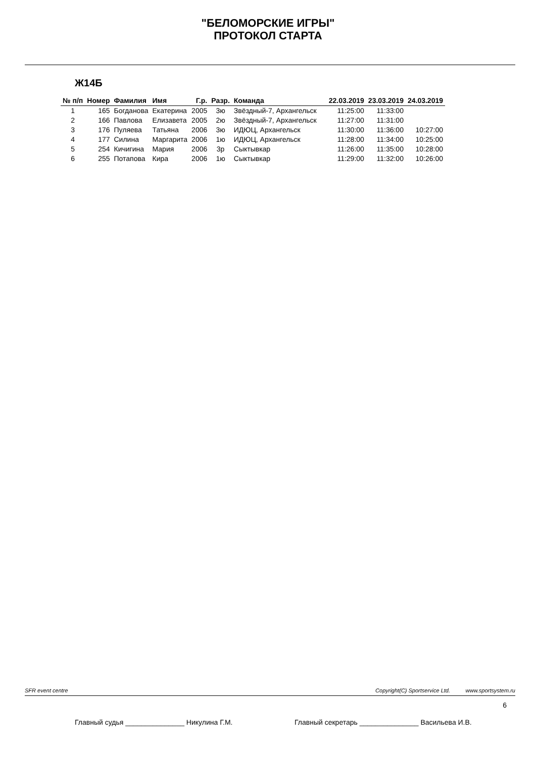"БЕЛОМОРСКИЕ ИГРЫ"
ПРОТОКОЛ СТАРТА
Ж14Б
| № п/п | Номер | Фамилия | Имя | Г.р. | Разр. | Команда | 22.03.2019 | 23.03.2019 | 24.03.2019 |
| --- | --- | --- | --- | --- | --- | --- | --- | --- | --- |
| 1 | 165 | Богданова | Екатерина | 2005 | 3ю | Звёздный-7, Архангельск | 11:25:00 | 11:33:00 | |
| 2 | 166 | Павлова | Елизавета | 2005 | 2ю | Звёздный-7, Архангельск | 11:27:00 | 11:31:00 | |
| 3 | 176 | Пуляева | Татьяна | 2006 | 3ю | ИДЮЦ, Архангельск | 11:30:00 | 11:36:00 | 10:27:00 |
| 4 | 177 | Силина | Маргарита | 2006 | 1ю | ИДЮЦ, Архангельск | 11:28:00 | 11:34:00 | 10:25:00 |
| 5 | 254 | Кичигина | Мария | 2006 | 3р | Сыктывкар | 11:26:00 | 11:35:00 | 10:28:00 |
| 6 | 255 | Потапова | Кира | 2006 | 1ю | Сыктывкар | 11:29:00 | 11:32:00 | 10:26:00 |
SFR event centre Copyright(C) Sportservice Ltd. www.sportsystem.ru
6
Главный судья _______________ Никулина Г.М. Главный секретарь _______________ Васильева И.В.